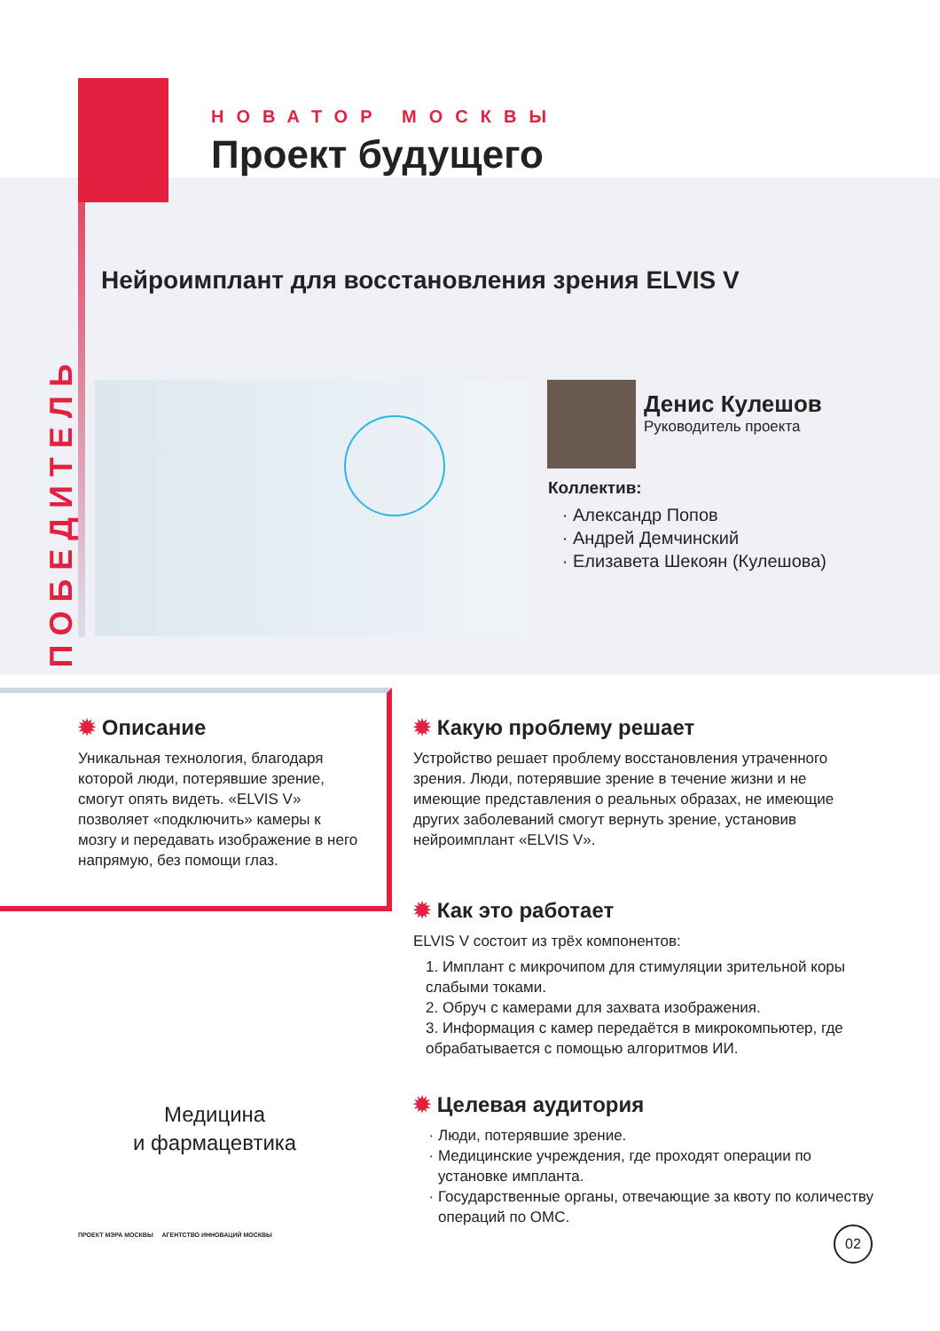НОВАТОР МОСКВЫ
Проект будущего
Нейроимплант для восстановления зрения ELVIS V
ПОБЕДИТЕЛЬ
Денис Кулешов
Руководитель проекта
Коллектив:
Александр Попов
Андрей Демчинский
Елизавета Шекоян (Кулешова)
✹ Описание
Уникальная технология, благодаря которой люди, потерявшие зрение, смогут опять видеть. «ELVIS V» позволяет «подключить» камеры к мозгу и передавать изображение в него напрямую, без помощи глаз.
✹ Какую проблему решает
Устройство решает проблему восстановления утраченного зрения. Люди, потерявшие зрение в течение жизни и не имеющие представления о реальных образах, не имеющие других заболеваний смогут вернуть зрение, установив нейроимплант «ELVIS V».
✹ Как это работает
ELVIS V состоит из трёх компонентов:
1. Имплант с микрочипом для стимуляции зрительной коры слабыми токами.
2. Обруч с камерами для захвата изображения.
3. Информация с камер передаётся в микрокомпьютер, где обрабатывается с помощью алгоритмов ИИ.
✹ Целевая аудитория
Люди, потерявшие зрение.
Медицинские учреждения, где проходят операции по установке импланта.
Государственные органы, отвечающие за квоту по количеству операций по ОМС.
Медицина
и фармацевтика
ПРОЕКТ МЭРА МОСКВЫ АГЕНТСТВО ИННОВАЦИЙ МОСКВЫ
02